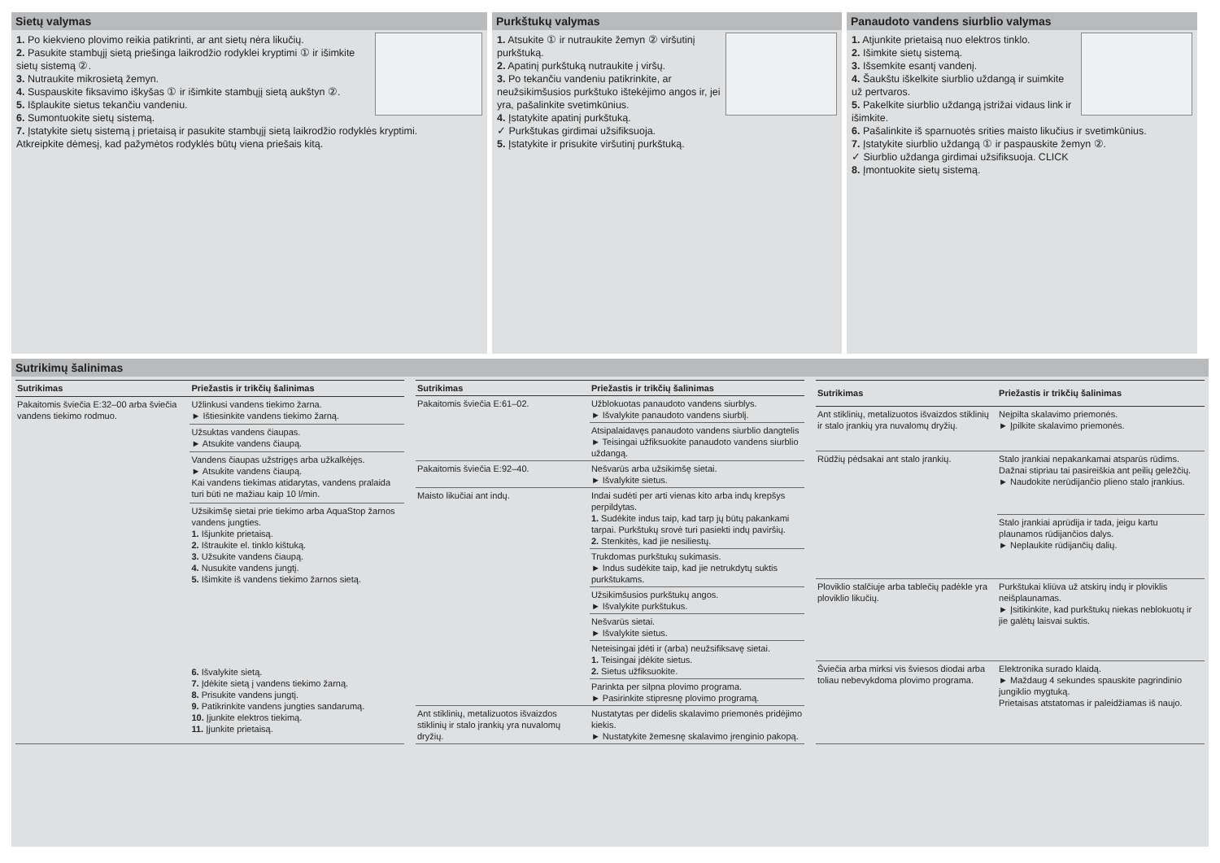Sietų valymas
1. Po kiekvieno plovimo reikia patikrinti, ar ant sietų nėra likučių.
2. Pasukite stambųjį sietą priešinga laikrodžio rodyklei kryptimi ① ir išimkite sietų sistemą ②.
3. Nutraukite mikrosietą žemyn.
4. Suspauskite fiksavimo iškyšas ① ir išimkite stambųjį sietą aukštyn ②.
5. Išplaukite sietus tekančiu vandeniu.
6. Sumontuokite sietų sistemą.
7. Įstatykite sietų sistemą į prietaisą ir pasukite stambųjį sietą laikrodžio rodyklės kryptimi.
Atkreipkite dėmesį, kad pažymėtos rodyklės būtų viena priešais kitą.
Purkštukų valymas
1. Atsukite ① ir nutraukite žemyn ② viršutinį purkštuką.
2. Apatinį purkštuką nutraukite į viršų.
3. Po tekančiu vandeniu patikrinkite, ar neužsikimšusios purkštuko ištekėjimo angos ir, jei yra, pašalinkite svetimkūnius.
4. Įstatykite apatinį purkštuką.
✓ Purkštukas girdimai užsifiksuoja.
5. Įstatykite ir prisukite viršutinį purkštuką.
Panaudoto vandens siurblio valymas
1. Atjunkite prietaisą nuo elektros tinklo.
2. Išimkite sietų sistemą.
3. Išsemkite esantį vandenį.
4. Šaukštu iškelkite siurblio uždangą ir suimkite už pertvaros.
5. Pakelkite siurblio uždangą įstrižai vidaus link ir išimkite.
6. Pašalinkite iš sparnuotės srities maisto likučius ir svetimkūnius.
7. Įstatykite siurblio uždangą ① ir paspauskite žemyn ②.
✓ Siurblio uždanga girdimai užsifiksuoja. CLICK
8. Įmontuokite sietų sistemą.
Sutrikimų šalinimas
| Sutrikimas | Priežastis ir trikčių šalinimas |
| --- | --- |
| Pakaitomis šviečia E:32–00 arba šviečia vandens tiekimo rodmuo. | Užlinkusi vandens tiekimo žarna. ► Ištiesinkite vandens tiekimo žarną. |
| | Užsuktas vandens čiaupas. ► Atsukite vandens čiaupą. |
| | Vandens čiaupas užstrigęs arba užkalkėjęs. ► Atsukite vandens čiaupą. Kai vandens tiekimas atidarytas, vandens pralaida turi būti ne mažiau kaip 10 l/min. |
| | Užsikimšę sietai prie tiekimo arba AquaStop žarnos vandens jungties. 1. Išjunkite prietaisą. 2. Ištraukite el. tinklo kištuką. 3. Užsukite vandens čiaupą. 4. Nusukite vandens jungtį. 5. Išimkite iš vandens tiekimo žarnos sietą. 6. Išvalykite sietą. 7. Įdėkite sietą į vandens tiekimo žarną. 8. Prisukite vandens jungtį. 9. Patikrinkite vandens jungties sandarumą. 10. Įjunkite elektros tiekimą. 11. Įjunkite prietaisą. |
| Sutrikimas | Priežastis ir trikčių šalinimas |
| --- | --- |
| Pakaitomis šviečia E:61–02. | Užblokuotas panaudoto vandens siurblys. ► Išvalykite panaudoto vandens siurblį. |
| | Atsipalaidavęs panaudoto vandens siurblio dangtelis ► Teisingai užfiksuokite panaudoto vandens siurblio uždangą. |
| Pakaitomis šviečia E:92–40. | Nešvarūs arba užsikimšę sietai. ► Išvalykite sietus. |
| Maisto likučiai ant indų. | Indai sudėti per arti vienas kito arba indų krepšys perpildytas. 1. Sudėkite indus taip, kad tarp jų būtų pakankami tarpai. Purkštukų srovė turi pasiekti indų paviršių. 2. Stenkitės, kad jie nesiliestų. |
| | Trukdomas purkštukų sukimasis. ► Indus sudėkite taip, kad jie netrukdytų suktis purkštukams. |
| | Užsikimšusios purkštukų angos. ► Išvalykite purkštukus. |
| | Nešvarūs sietai. ► Išvalykite sietus. |
| | Neteisingai įdėti ir (arba) neužsifiksavę sietai. 1. Teisingai įdėkite sietus. 2. Sietus užfiksuokite. |
| | Parinkta per silpna plovimo programa. ► Pasirinkite stipresnę plovimo programą. |
| Ant stiklinių, metalizuotos išvaizdos stiklinių ir stalo įrankių yra nuvalomų dryžių. | Nustatytas per didelis skalavimo priemonės pridėjimo kiekis. ► Nustatykite žemesnę skalavimo įrenginio pakopą. |
| Sutrikimas | Priežastis ir trikčių šalinimas |
| --- | --- |
| Ant stiklinių, metalizuotos išvaizdos stiklinių ir stalo įrankių yra nuvalomų dryžių. | Neįpilta skalavimo priemonės. ► Įpilkite skalavimo priemonės. |
| Rūdžių pėdsakai ant stalo įrankių. | Stalo įrankiai nepakankamai atsparūs rūdims. Dažnai stipriau tai pasireiškia ant peilių geležčių. ► Naudokite nerūdijančio plieno stalo įrankius. |
| | Stalo įrankiai aprūdija ir tada, jeigu kartu plaunamos rūdijančios dalys. ► Neplaukite rūdijančių dalių. |
| Ploviklio stalčiuje arba tablečių padėkle yra ploviklio likučių. | Purkštukai kliūva už atskirų indų ir ploviklis neišplaunamas. ► Įsitikinkite, kad purkštukų niekas neblokuotų ir jie galėtų laisvai suktis. |
| Šviečia arba mirksi vis šviesos diodai arba toliau nebevykdoma plovimo programa. | Elektronika surado klaidą. ► Maždaug 4 sekundes spauskite pagrindinio jungiklio mygtuką. Prietaisas atstatomas ir paleidžiamas iš naujo. |